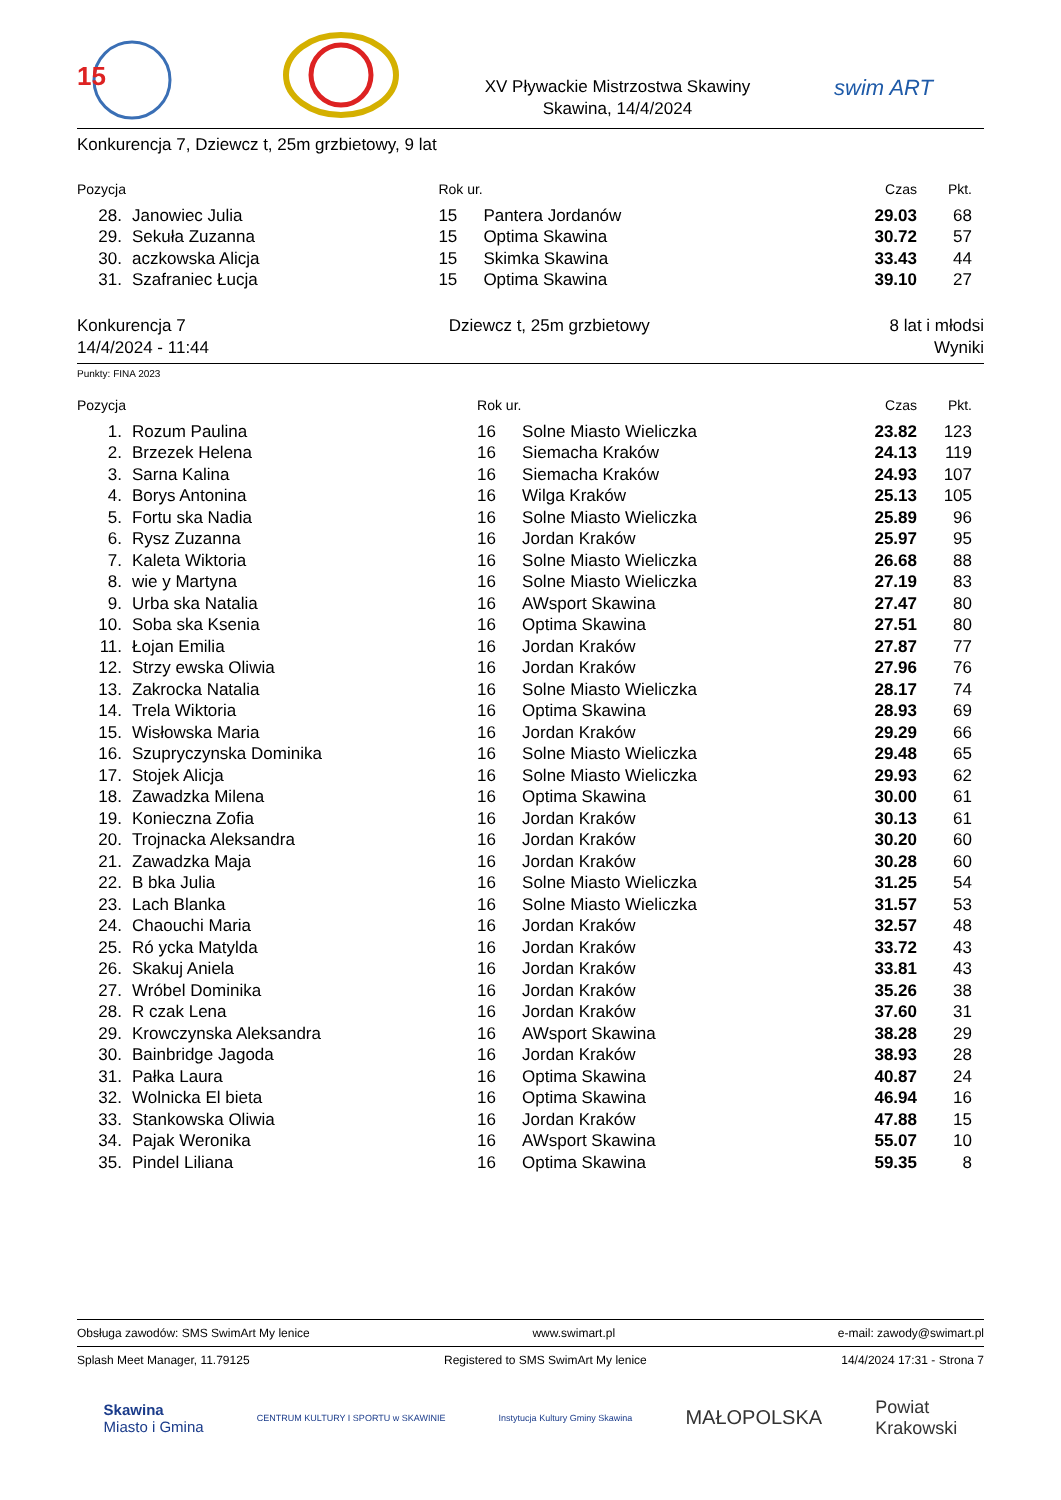15
XV Pływackie Mistrzostwa Skawiny
Skawina, 14/4/2024
swim ART
Konkurencja 7, Dziewcz t, 25m grzbietowy, 9 lat
| Pozycja | | Rok ur. | | Czas | Pkt. |
| --- | --- | --- | --- | --- | --- |
| 28. | Janowiec Julia | 15 | Pantera Jordanów | 29.03 | 68 |
| 29. | Sekuła Zuzanna | 15 | Optima Skawina | 30.72 | 57 |
| 30. | aczkowska Alicja | 15 | Skimka Skawina | 33.43 | 44 |
| 31. | Szafraniec Łucja | 15 | Optima Skawina | 39.10 | 27 |
Konkurencja 7
14/4/2024 - 11:44
Dziewcz t, 25m grzbietowy 8 lat i młodsi
Wyniki
Punkty: FINA 2023
| Pozycja | | Rok ur. | | Czas | Pkt. |
| --- | --- | --- | --- | --- | --- |
| 1. | Rozum Paulina | 16 | Solne Miasto Wieliczka | 23.82 | 123 |
| 2. | Brzezek Helena | 16 | Siemacha Kraków | 24.13 | 119 |
| 3. | Sarna Kalina | 16 | Siemacha Kraków | 24.93 | 107 |
| 4. | Borys Antonina | 16 | Wilga Kraków | 25.13 | 105 |
| 5. | Fortu ska Nadia | 16 | Solne Miasto Wieliczka | 25.89 | 96 |
| 6. | Rysz Zuzanna | 16 | Jordan Kraków | 25.97 | 95 |
| 7. | Kaleta Wiktoria | 16 | Solne Miasto Wieliczka | 26.68 | 88 |
| 8. | wie y Martyna | 16 | Solne Miasto Wieliczka | 27.19 | 83 |
| 9. | Urba ska Natalia | 16 | AWsport Skawina | 27.47 | 80 |
| 10. | Soba ska Ksenia | 16 | Optima Skawina | 27.51 | 80 |
| 11. | Łojan Emilia | 16 | Jordan Kraków | 27.87 | 77 |
| 12. | Strzy ewska Oliwia | 16 | Jordan Kraków | 27.96 | 76 |
| 13. | Zakrocka Natalia | 16 | Solne Miasto Wieliczka | 28.17 | 74 |
| 14. | Trela Wiktoria | 16 | Optima Skawina | 28.93 | 69 |
| 15. | Wisłowska Maria | 16 | Jordan Kraków | 29.29 | 66 |
| 16. | Szupryczynska Dominika | 16 | Solne Miasto Wieliczka | 29.48 | 65 |
| 17. | Stojek Alicja | 16 | Solne Miasto Wieliczka | 29.93 | 62 |
| 18. | Zawadzka Milena | 16 | Optima Skawina | 30.00 | 61 |
| 19. | Konieczna Zofia | 16 | Jordan Kraków | 30.13 | 61 |
| 20. | Trojnacka Aleksandra | 16 | Jordan Kraków | 30.20 | 60 |
| 21. | Zawadzka Maja | 16 | Jordan Kraków | 30.28 | 60 |
| 22. | B bka Julia | 16 | Solne Miasto Wieliczka | 31.25 | 54 |
| 23. | Lach Blanka | 16 | Solne Miasto Wieliczka | 31.57 | 53 |
| 24. | Chaouchi Maria | 16 | Jordan Kraków | 32.57 | 48 |
| 25. | Ró ycka Matylda | 16 | Jordan Kraków | 33.72 | 43 |
| 26. | Skakuj Aniela | 16 | Jordan Kraków | 33.81 | 43 |
| 27. | Wróbel Dominika | 16 | Jordan Kraków | 35.26 | 38 |
| 28. | R czak Lena | 16 | Jordan Kraków | 37.60 | 31 |
| 29. | Krowczynska Aleksandra | 16 | AWsport Skawina | 38.28 | 29 |
| 30. | Bainbridge Jagoda | 16 | Jordan Kraków | 38.93 | 28 |
| 31. | Pałka Laura | 16 | Optima Skawina | 40.87 | 24 |
| 32. | Wolnicka El bieta | 16 | Optima Skawina | 46.94 | 16 |
| 33. | Stankowska Oliwia | 16 | Jordan Kraków | 47.88 | 15 |
| 34. | Pajak Weronika | 16 | AWsport Skawina | 55.07 | 10 |
| 35. | Pindel Liliana | 16 | Optima Skawina | 59.35 | 8 |
Obsługa zawodów: SMS SwimArt My lenice www.swimart.pl e-mail: zawody@swimart.pl
Splash Meet Manager, 11.79125 Registered to SMS SwimArt My lenice 14/4/2024 17:31 - Strona 7
Skawina
Miasto i Gmina CENTRUM KULTURY I SPORTU w SKAWINIE Instytucja Kultury Gminy Skawina MAŁOPOLSKA Powiat
Krakowski